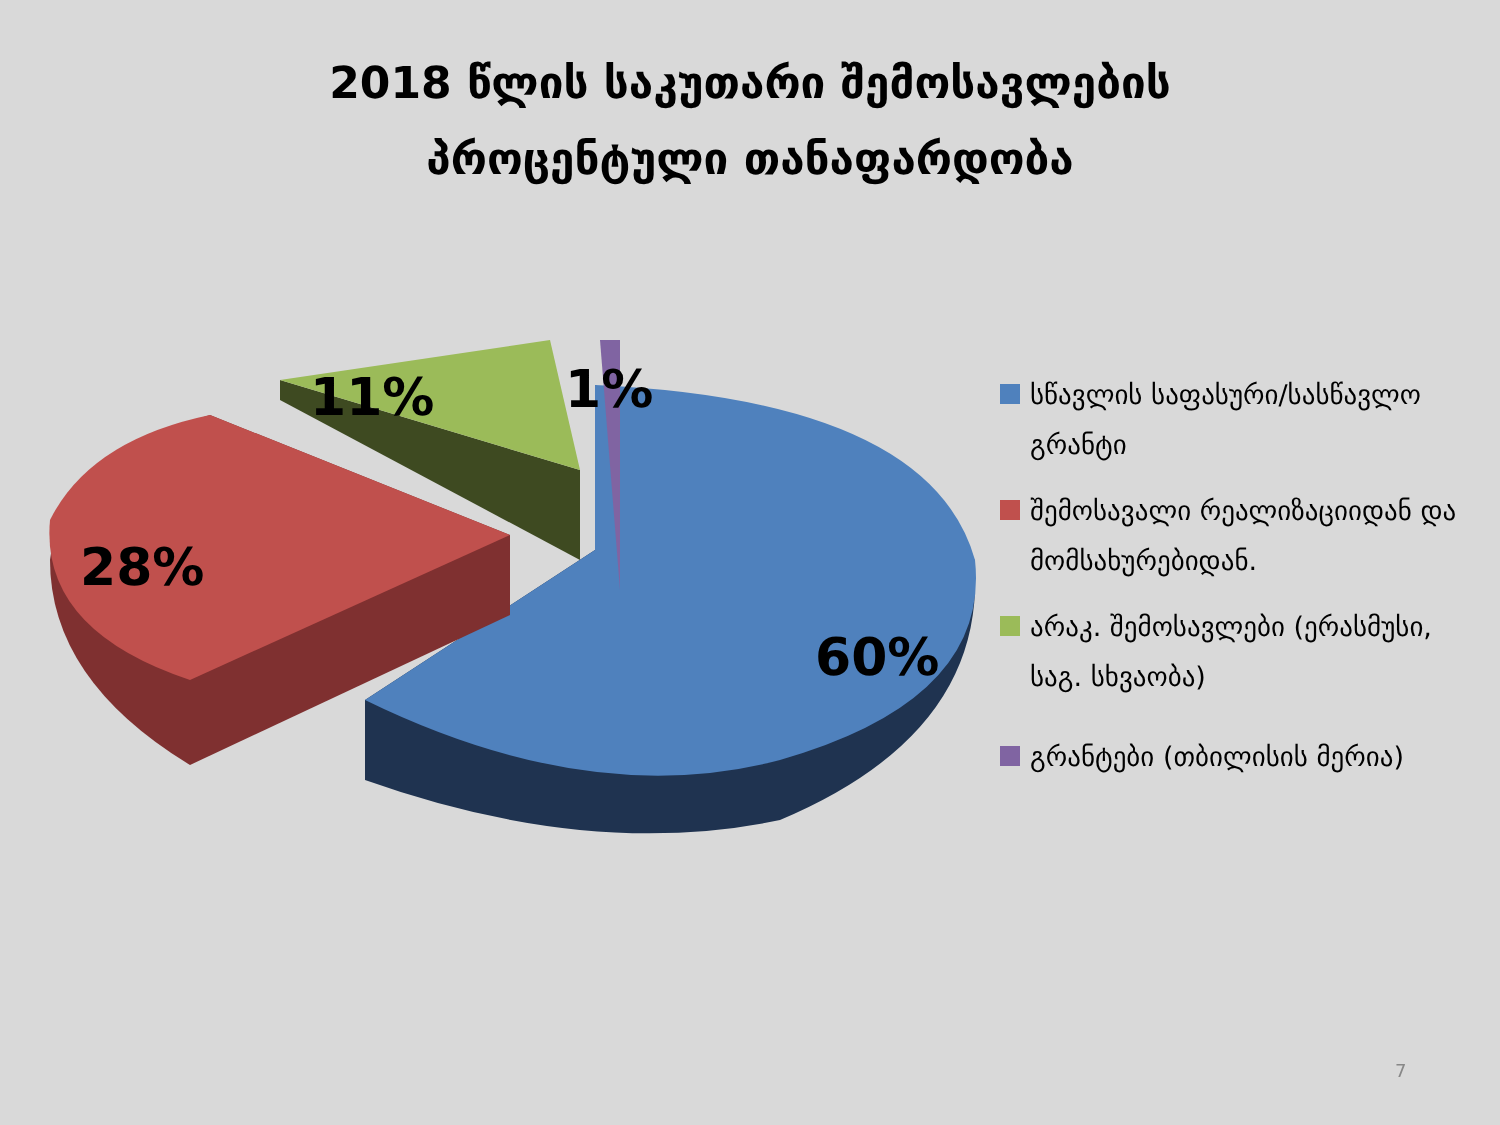2018 წლის საკუთარი შემოსავლების
პროცენტული თანაფარდობა
28%
11%
1%
60%
სწავლის საფასური/სასწავლო გრანტი
შემოსავალი რეალიზაციიდან და მომსახურებიდან.
არაკ. შემოსავლები (ერასმუსი, საგ. სხვაობა)
გრანტები (თბილისის მერია)
7